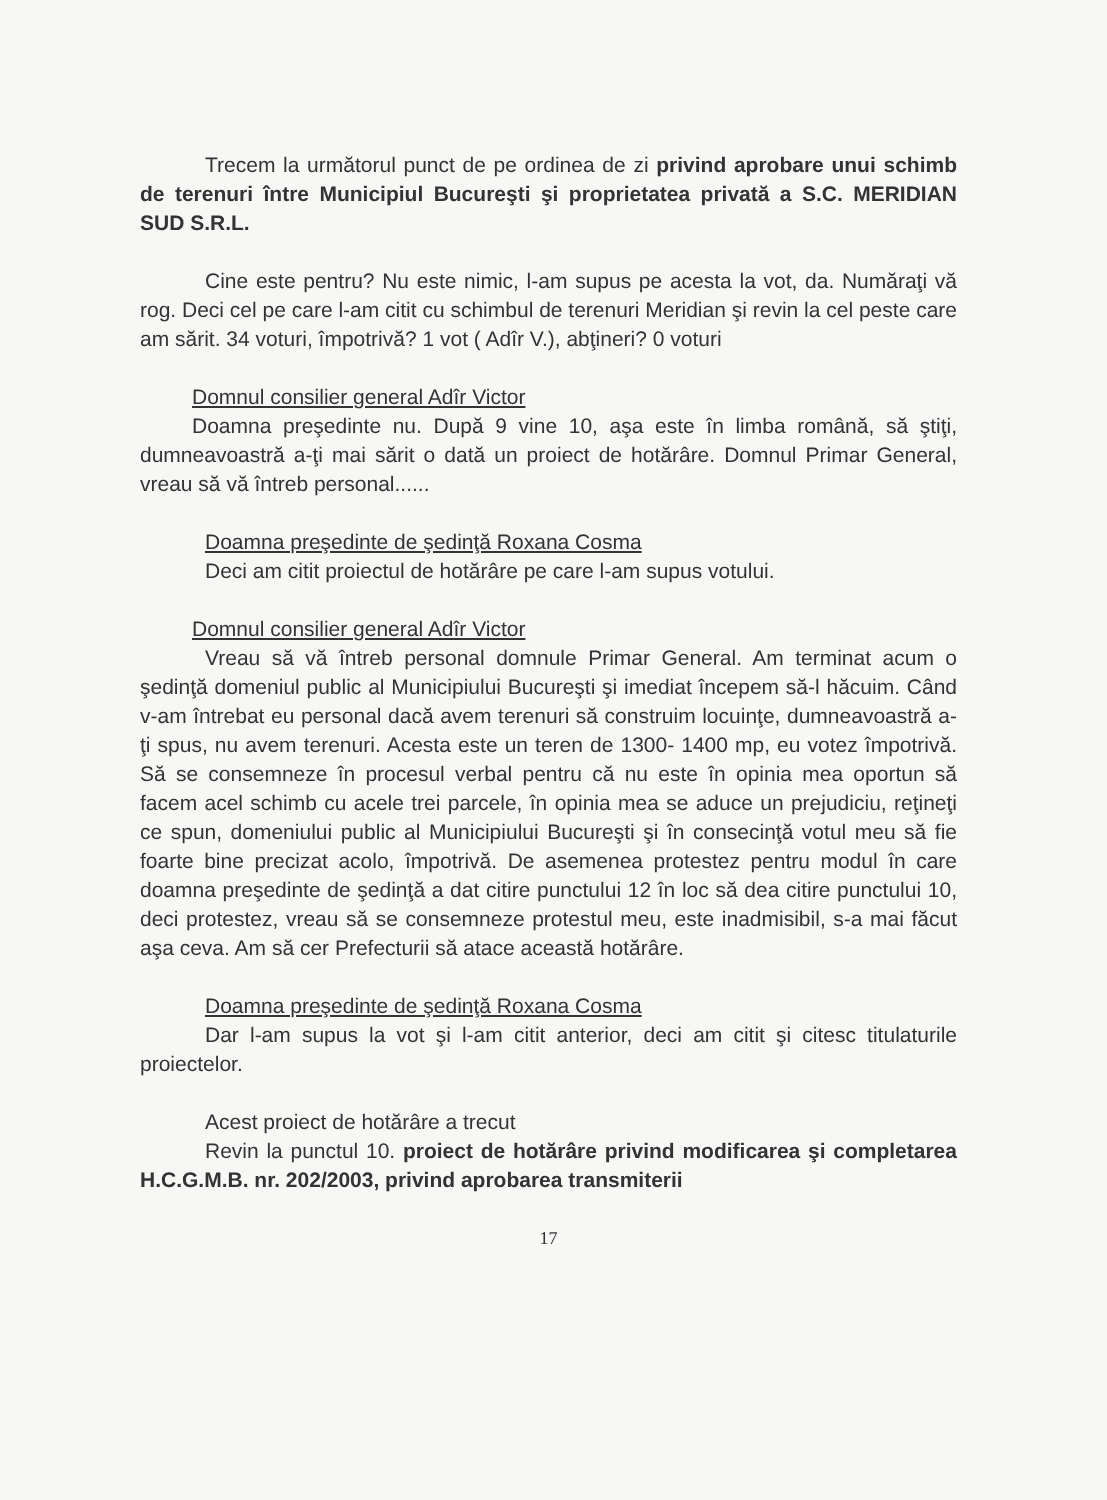Trecem la următorul punct de pe ordinea de zi privind aprobare unui schimb de terenuri între Municipiul Bucureşti şi proprietatea privată a S.C. MERIDIAN SUD S.R.L.
Cine este pentru? Nu este nimic, l-am supus pe acesta la vot, da. Număraţi vă rog. Deci cel pe care l-am citit cu schimbul de terenuri Meridian şi revin la cel peste care am sărit. 34 voturi, împotrivă? 1 vot ( Adîr V.), abţineri? 0 voturi
Domnul consilier general Adîr Victor
Doamna preşedinte nu. După 9 vine 10, aşa este în limba română, să ştiţi, dumneavoastră a-ţi mai sărit o dată un proiect de hotărâre. Domnul Primar General, vreau să vă întreb personal......
Doamna preşedinte de şedinţă Roxana Cosma
Deci am citit proiectul de hotărâre pe care l-am supus votului.
Domnul consilier general Adîr Victor
Vreau să vă întreb personal domnule Primar General. Am terminat acum o şedinţă domeniul public al Municipiului Bucureşti şi imediat începem să-l hăcuim. Când v-am întrebat eu personal dacă avem terenuri să construim locuinţe, dumneavoastră a-ţi spus, nu avem terenuri. Acesta este un teren de 1300- 1400 mp, eu votez împotrivă. Să se consemneze în procesul verbal pentru că nu este în opinia mea oportun să facem acel schimb cu acele trei parcele, în opinia mea se aduce un prejudiciu, reţineţi ce spun, domeniului public al Municipiului Bucureşti şi în consecinţă votul meu să fie foarte bine precizat acolo, împotrivă. De asemenea protestez pentru modul în care doamna preşedinte de şedinţă a dat citire punctului 12 în loc să dea citire punctului 10, deci protestez, vreau să se consemneze protestul meu, este inadmisibil, s-a mai făcut aşa ceva. Am să cer Prefecturii să atace această hotărâre.
Doamna preşedinte de şedinţă Roxana Cosma
Dar l-am supus la vot şi l-am citit anterior, deci am citit şi citesc titulaturile proiectelor.
Acest proiect de hotărâre a trecut
Revin la punctul 10. proiect de hotărâre privind modificarea şi completarea H.C.G.M.B. nr. 202/2003, privind aprobarea transmiterii
17